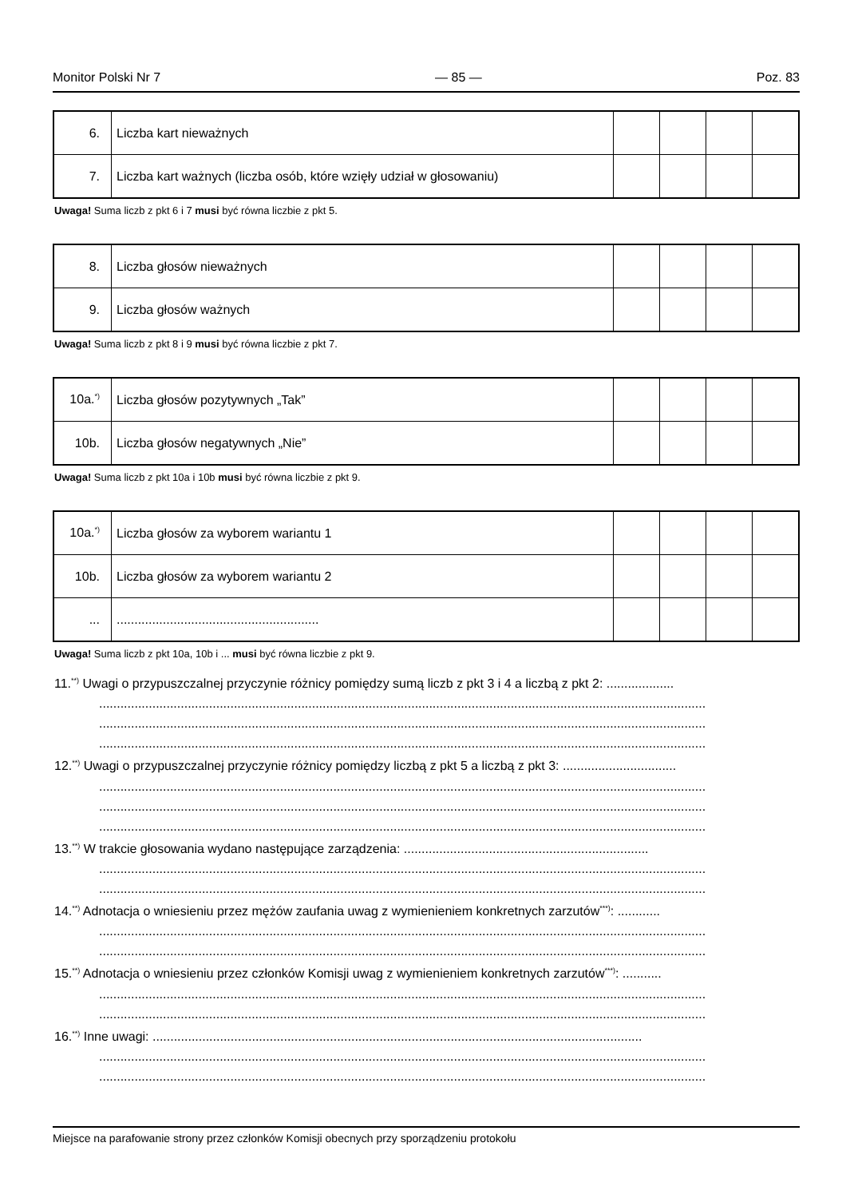Monitor Polski Nr 7 — 85 — Poz. 83
| 6. | Liczba kart nieważnych | | | | |
| 7. | Liczba kart ważnych (liczba osób, które wzięły udział w głosowaniu) | | | | |
Uwaga! Suma liczb z pkt 6 i 7 musi być równa liczbie z pkt 5.
| 8. | Liczba głosów nieważnych | | | | |
| 9. | Liczba głosów ważnych | | | | |
Uwaga! Suma liczb z pkt 8 i 9 musi być równa liczbie z pkt 7.
| 10a.<sup>*)</sup> | Liczba głosów pozytywnych „Tak” | | | | |
| 10b. | Liczba głosów negatywnych „Nie” | | | | |
Uwaga! Suma liczb z pkt 10a i 10b musi być równa liczbie z pkt 9.
| 10a.<sup>*)</sup> | Liczba głosów za wyborem wariantu 1 | | | | |
| 10b. | Liczba głosów za wyborem wariantu 2 | | | | |
| ... | ......................................................... | | | | |
Uwaga! Suma liczb z pkt 10a, 10b i ... musi być równa liczbie z pkt 9.
11.<sup>**)</sup> Uwagi o przypuszczalnej przyczynie różnicy pomiędzy sumą liczb z pkt 3 i 4 a liczbą z pkt 2: ...................
...........................................................................................................................................................................
...........................................................................................................................................................................
...........................................................................................................................................................................
12.<sup>**)</sup> Uwagi o przypuszczalnej przyczynie różnicy pomiędzy liczbą z pkt 5 a liczbą z pkt 3: ................................
...........................................................................................................................................................................
...........................................................................................................................................................................
...........................................................................................................................................................................
13.<sup>**)</sup> W trakcie głosowania wydano następujące zarządzenia: .....................................................................
...........................................................................................................................................................................
...........................................................................................................................................................................
14.<sup>**)</sup> Adnotacja o wniesieniu przez mężów zaufania uwag z wymienieniem konkretnych zarzutów<sup>***)</sup>: ............
...........................................................................................................................................................................
...........................................................................................................................................................................
15.<sup>**)</sup> Adnotacja o wniesieniu przez członków Komisji uwag z wymienieniem konkretnych zarzutów<sup>***)</sup>: ...........
...........................................................................................................................................................................
...........................................................................................................................................................................
16.<sup>**)</sup> Inne uwagi: ..........................................................................................................................................
...........................................................................................................................................................................
...........................................................................................................................................................................
Miejsce na parafowanie strony przez członków Komisji obecnych przy sporządzeniu protokołu